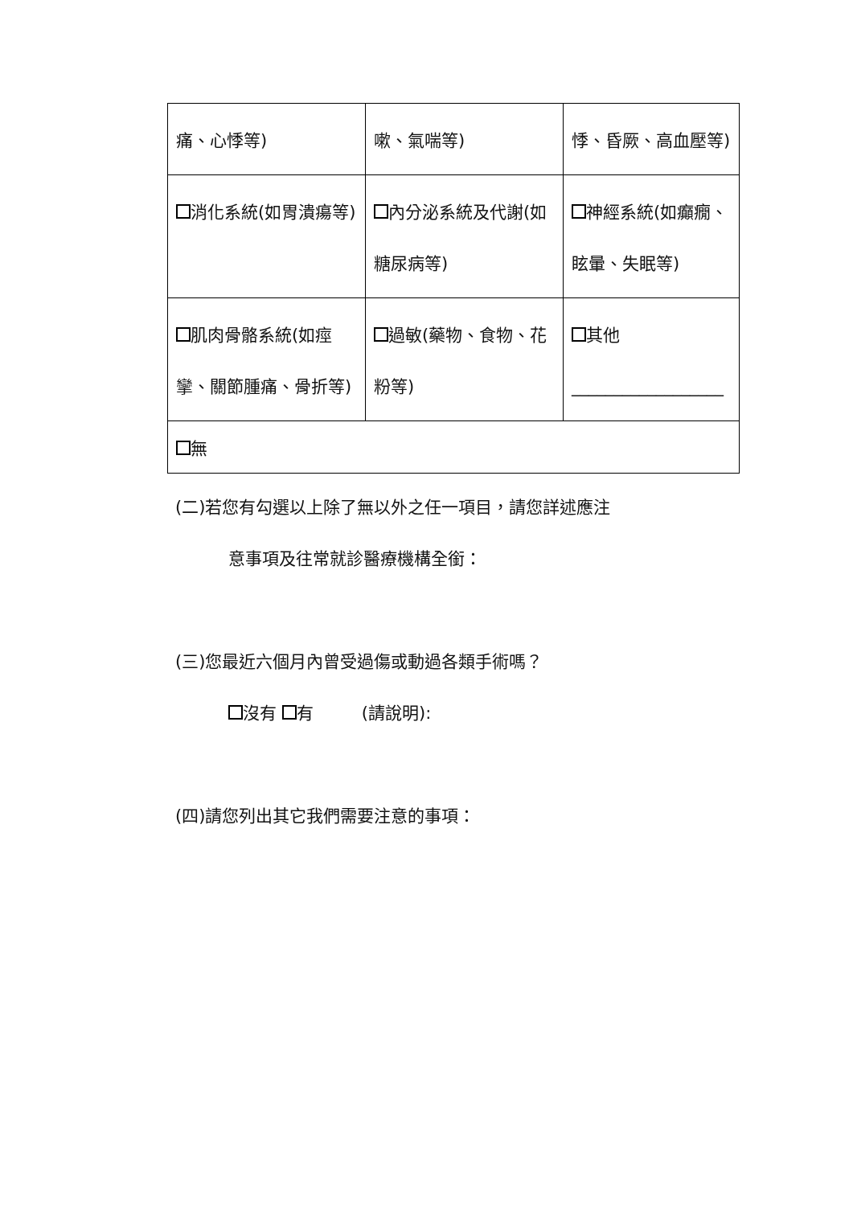| 痛、心悸等) | 嗽、氣喘等) | 悸、昏厥、高血壓等) |
| 消化系統(如胃潰瘍等) | 內分泌系統及代謝(如糖尿病等) | 神經系統(如癲癇、眩暈、失眠等) |
| 肌肉骨骼系統(如痙攣、關節腫痛、骨折等) | 過敏(藥物、食物、花粉等) | 其他 __________________ |
| 無 | | |
(二)若您有勾選以上除了無以外之任一項目，請您詳述應注
意事項及往常就診醫療機構全銜：
(三)您最近六個月內曾受過傷或動過各類手術嗎？
沒有 有 (請說明):
(四)請您列出其它我們需要注意的事項：